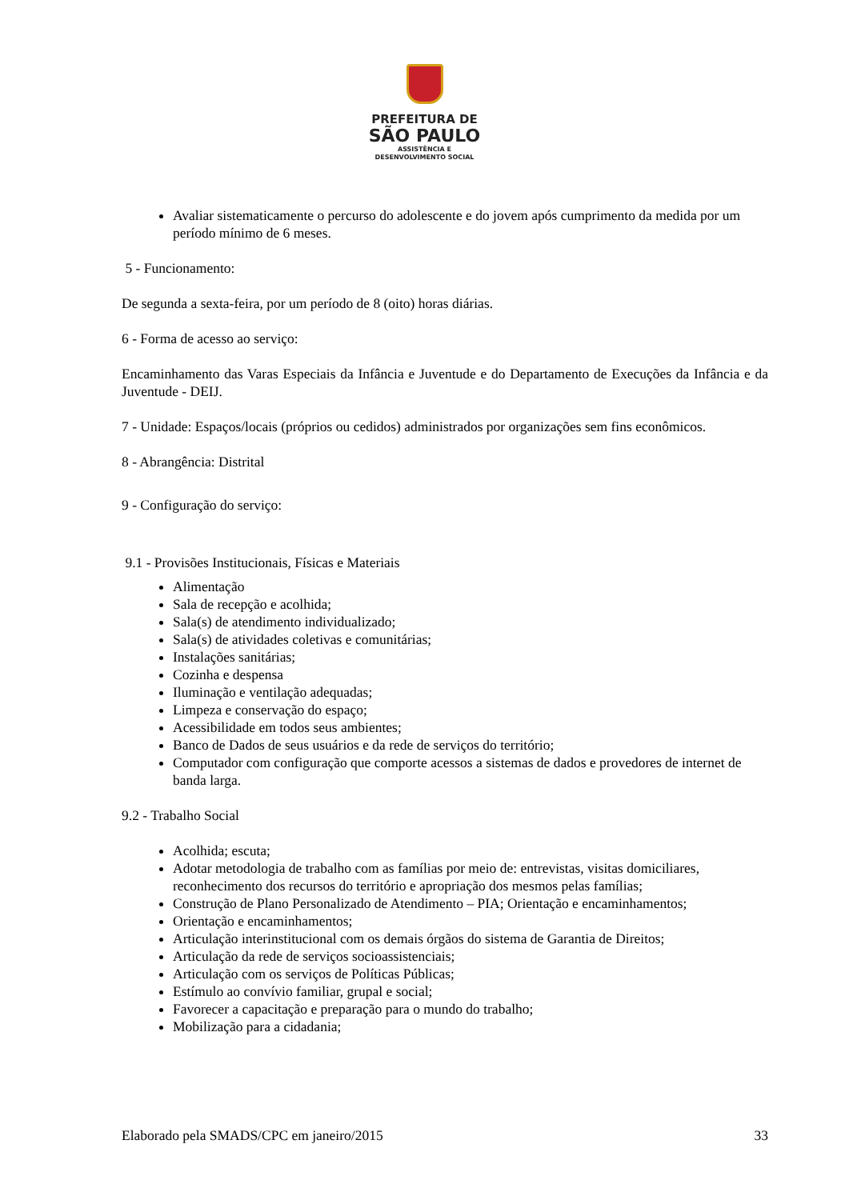PREFEITURA DE
SÃO PAULO
ASSISTÊNCIA E
DESENVOLVIMENTO SOCIAL
Avaliar sistematicamente o percurso do adolescente e do jovem após cumprimento da medida por um período mínimo de 6 meses.
5 - Funcionamento:
De segunda a sexta-feira, por um período de 8 (oito) horas diárias.
6 - Forma de acesso ao serviço:
Encaminhamento das Varas Especiais da Infância e Juventude e do Departamento de Execuções da Infância e da Juventude - DEIJ.
7 - Unidade: Espaços/locais (próprios ou cedidos) administrados por organizações sem fins econômicos.
8 - Abrangência: Distrital
9 - Configuração do serviço:
9.1 - Provisões Institucionais, Físicas e Materiais
Alimentação
Sala de recepção e acolhida;
Sala(s) de atendimento individualizado;
Sala(s) de atividades coletivas e comunitárias;
Instalações sanitárias;
Cozinha e despensa
Iluminação e ventilação adequadas;
Limpeza e conservação do espaço;
Acessibilidade em todos seus ambientes;
Banco de Dados de seus usuários e da rede de serviços do território;
Computador com configuração que comporte acessos a sistemas de dados e provedores de internet de banda larga.
9.2 - Trabalho Social
Acolhida; escuta;
Adotar metodologia de trabalho com as famílias por meio de: entrevistas, visitas domiciliares, reconhecimento dos recursos do território e apropriação dos mesmos pelas famílias;
Construção de Plano Personalizado de Atendimento – PIA; Orientação e encaminhamentos;
Orientação e encaminhamentos;
Articulação interinstitucional com os demais órgãos do sistema de Garantia de Direitos;
Articulação da rede de serviços socioassistenciais;
Articulação com os serviços de Políticas Públicas;
Estímulo ao convívio familiar, grupal e social;
Favorecer a capacitação e preparação para o mundo do trabalho;
Mobilização para a cidadania;
Elaborado pela SMADS/CPC em janeiro/2015 33